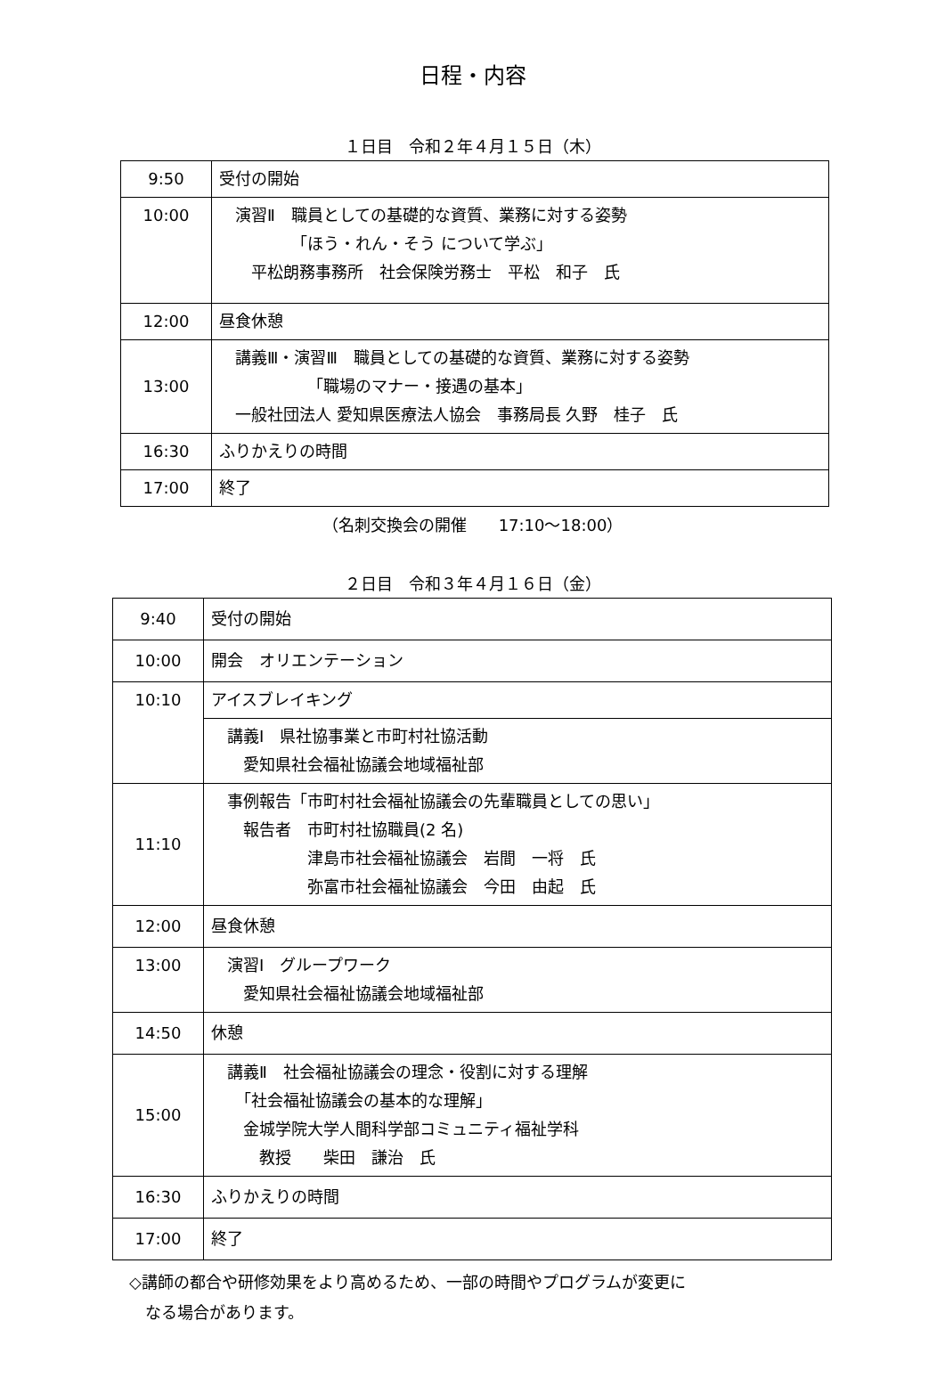日程・内容
１日目　令和２年４月１５日（木）
| 9:50 | 受付の開始 |
| 10:00 | 演習Ⅱ 職員としての基礎的な資質、業務に対する姿勢 「ほう・れん・そう について学ぶ」 平松朗務事務所 社会保険労務士 平松 和子 氏 |
| 12:00 | 昼食休憩 |
| 13:00 | 講義Ⅲ・演習Ⅲ 職員としての基礎的な資質、業務に対する姿勢 「職場のマナー・接遇の基本」 一般社団法人 愛知県医療法人協会 事務局長 久野 桂子 氏 |
| 16:30 | ふりかえりの時間 |
| 17:00 | 終了 |
（名刺交換会の開催　　17:10～18:00）
２日目　令和３年４月１６日（金）
| 9:40 | 受付の開始 |
| 10:00 | 開会 オリエンテーション |
| 10:10 | アイスブレイキング |
| | 講義Ⅰ 県社協事業と市町村社協活動 愛知県社会福祉協議会地域福祉部 |
| 11:10 | 事例報告「市町村社会福祉協議会の先輩職員としての思い」 報告者 市町村社協職員(2 名) 津島市社会福祉協議会 岩間 一将 氏 弥富市社会福祉協議会 今田 由起 氏 |
| 12:00 | 昼食休憩 |
| 13:00 | 演習Ⅰ グループワーク 愛知県社会福祉協議会地域福祉部 |
| 14:50 | 休憩 |
| 15:00 | 講義Ⅱ 社会福祉協議会の理念・役割に対する理解 「社会福祉協議会の基本的な理解」 金城学院大学人間科学部コミュニティ福祉学科 教授 柴田 謙治 氏 |
| 16:30 | ふりかえりの時間 |
| 17:00 | 終了 |
◇講師の都合や研修効果をより高めるため、一部の時間やプログラムが変更に
　なる場合があります。